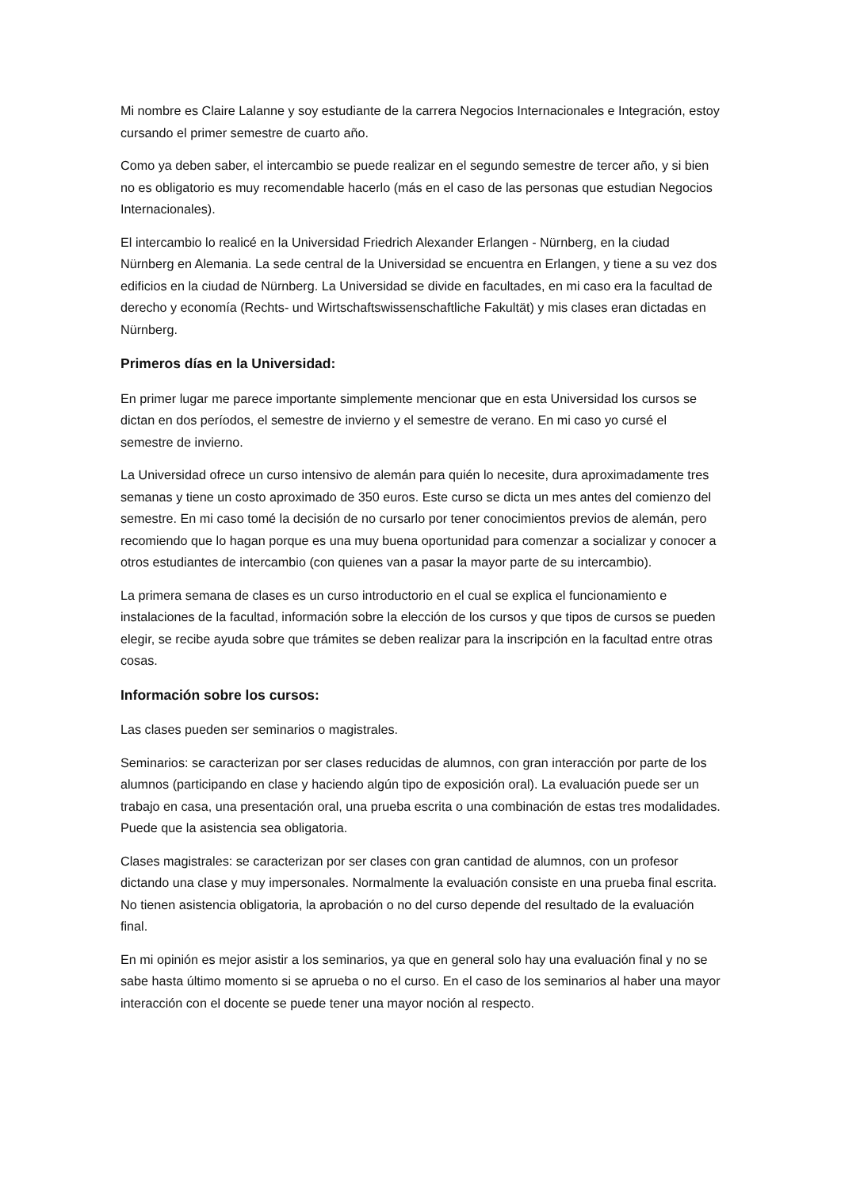Mi nombre es Claire Lalanne y soy estudiante de la carrera Negocios Internacionales e Integración, estoy cursando el primer semestre de cuarto año.
Como ya deben saber, el intercambio se puede realizar en el segundo semestre de tercer año, y si bien no es obligatorio es muy recomendable hacerlo (más en el caso de las personas que estudian Negocios Internacionales).
El intercambio lo realicé en la Universidad Friedrich Alexander Erlangen - Nürnberg, en la ciudad Nürnberg en Alemania. La sede central de la Universidad se encuentra en Erlangen, y tiene a su vez dos edificios en la ciudad de Nürnberg. La Universidad se divide en facultades, en mi caso era la facultad de derecho y economía (Rechts- und Wirtschaftswissenschaftliche Fakultät) y mis clases eran dictadas en Nürnberg.
Primeros días en la Universidad:
En primer lugar me parece importante simplemente mencionar que en esta Universidad los cursos se dictan en dos períodos, el semestre de invierno y el semestre de verano. En mi caso yo cursé el semestre de invierno.
La Universidad ofrece un curso intensivo de alemán para quién lo necesite, dura aproximadamente tres semanas y tiene un costo aproximado de 350 euros. Este curso se dicta un mes antes del comienzo del semestre. En mi caso tomé la decisión de no cursarlo por tener conocimientos previos de alemán, pero recomiendo que lo hagan porque es una muy buena oportunidad para comenzar a socializar y conocer a otros estudiantes de intercambio (con quienes van a pasar la mayor parte de su intercambio).
La primera semana de clases es un curso introductorio en el cual se explica el funcionamiento e instalaciones de la facultad, información sobre la elección de los cursos y que tipos de cursos se pueden elegir, se recibe ayuda sobre que trámites se deben realizar para la inscripción en la facultad entre otras cosas.
Información sobre los cursos:
Las clases pueden ser seminarios o magistrales.
Seminarios: se caracterizan por ser clases reducidas de alumnos, con gran interacción por parte de los alumnos (participando en clase y haciendo algún tipo de exposición oral). La evaluación puede ser un trabajo en casa, una presentación oral, una prueba escrita o una combinación de estas tres modalidades. Puede que la asistencia sea obligatoria.
Clases magistrales: se caracterizan por ser clases con gran cantidad de alumnos, con un profesor dictando una clase y muy impersonales. Normalmente la evaluación consiste en una prueba final escrita. No tienen asistencia obligatoria, la aprobación o no del curso depende del resultado de la evaluación final.
En mi opinión es mejor asistir a los seminarios, ya que en general solo hay una evaluación final y no se sabe hasta último momento si se aprueba o no el curso. En el caso de los seminarios al haber una mayor interacción con el docente se puede tener una mayor noción al respecto.